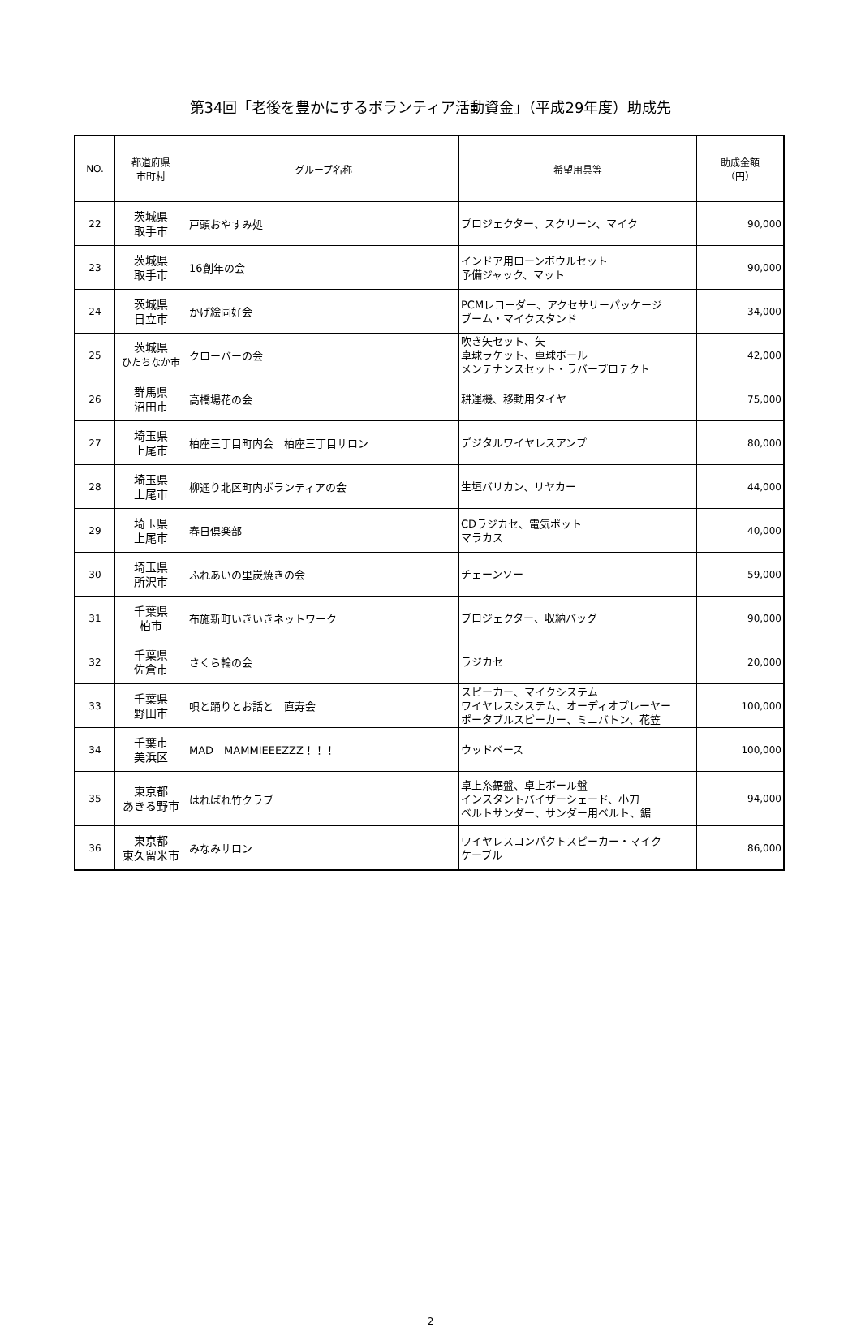第34回「老後を豊かにするボランティア活動資金」（平成29年度）助成先
| NO. | 都道府県 市町村 | グループ名称 | 希望用具等 | 助成金額 （円） |
| --- | --- | --- | --- | --- |
| 22 | 茨城県 取手市 | 戸頭おやすみ処 | プロジェクター、スクリーン、マイク | 90,000 |
| 23 | 茨城県 取手市 | 16創年の会 | インドア用ローンボウルセット 予備ジャック、マット | 90,000 |
| 24 | 茨城県 日立市 | かげ絵同好会 | PCMレコーダー、アクセサリーパッケージ ブーム・マイクスタンド | 34,000 |
| 25 | 茨城県 ひたちなか市 | クローバーの会 | 吹き矢セット、矢 卓球ラケット、卓球ボール メンテナンスセット・ラバープロテクト | 42,000 |
| 26 | 群馬県 沼田市 | 高橋場花の会 | 耕運機、移動用タイヤ | 75,000 |
| 27 | 埼玉県 上尾市 | 柏座三丁目町内会 柏座三丁目サロン | デジタルワイヤレスアンプ | 80,000 |
| 28 | 埼玉県 上尾市 | 柳通り北区町内ボランティアの会 | 生垣バリカン、リヤカー | 44,000 |
| 29 | 埼玉県 上尾市 | 春日倶楽部 | CDラジカセ、電気ポット マラカス | 40,000 |
| 30 | 埼玉県 所沢市 | ふれあいの里炭焼きの会 | チェーンソー | 59,000 |
| 31 | 千葉県 柏市 | 布施新町いきいきネットワーク | プロジェクター、収納バッグ | 90,000 |
| 32 | 千葉県 佐倉市 | さくら輪の会 | ラジカセ | 20,000 |
| 33 | 千葉県 野田市 | 唄と踊りとお話と 直寿会 | スピーカー、マイクシステム ワイヤレスシステム、オーディオプレーヤー ポータブルスピーカー、ミニバトン、花笠 | 100,000 |
| 34 | 千葉市 美浜区 | MAD MAMMIEEEZZZ！！！ | ウッドベース | 100,000 |
| 35 | 東京都 あきる野市 | はればれ竹クラブ | 卓上糸鋸盤、卓上ボール盤 インスタントバイザーシェード、小刀 ベルトサンダー、サンダー用ベルト、鋸 | 94,000 |
| 36 | 東京都 東久留米市 | みなみサロン | ワイヤレスコンパクトスピーカー・マイク ケーブル | 86,000 |
2